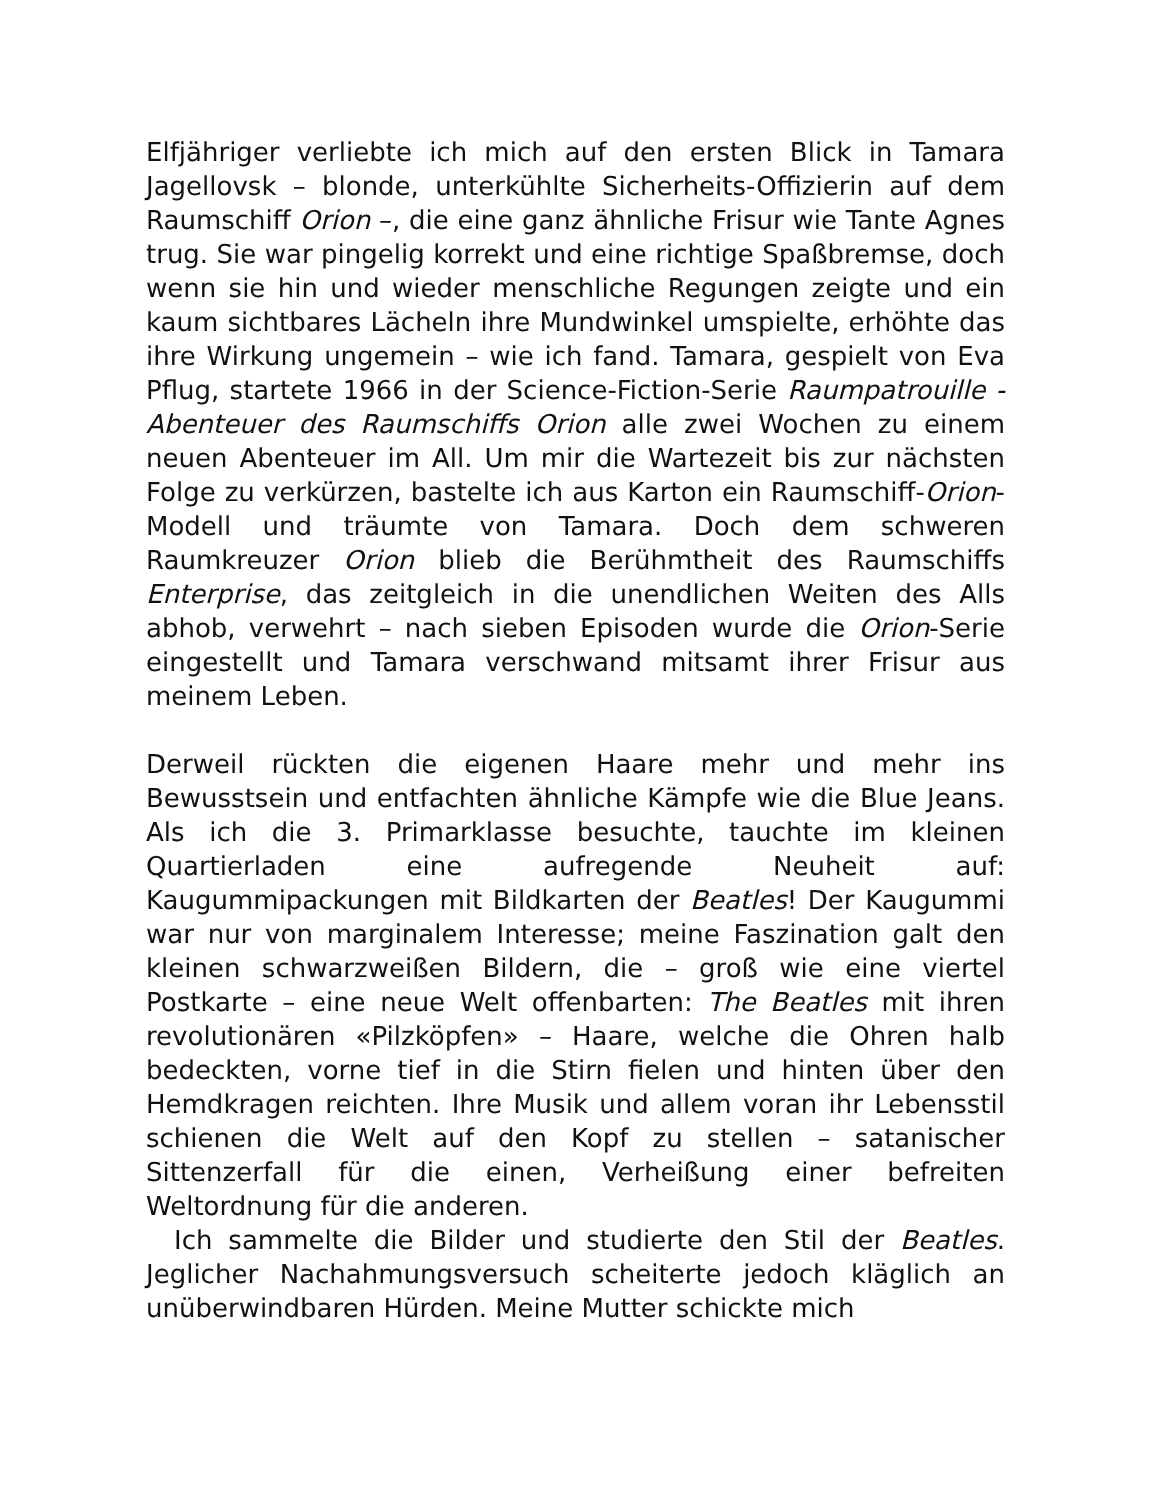Elfjähriger verliebte ich mich auf den ersten Blick in Tamara Jagellovsk – blonde, unterkühlte Sicherheits-Offizierin auf dem Raumschiff Orion –, die eine ganz ähnliche Frisur wie Tante Agnes trug. Sie war pingelig korrekt und eine richtige Spaßbremse, doch wenn sie hin und wieder menschliche Regungen zeigte und ein kaum sichtbares Lächeln ihre Mundwinkel umspielte, erhöhte das ihre Wirkung ungemein – wie ich fand. Tamara, gespielt von Eva Pflug, startete 1966 in der Science-Fiction-Serie Raumpatrouille - Abenteuer des Raumschiffs Orion alle zwei Wochen zu einem neuen Abenteuer im All. Um mir die Wartezeit bis zur nächsten Folge zu verkürzen, bastelte ich aus Karton ein Raumschiff-Orion-Modell und träumte von Tamara. Doch dem schweren Raumkreuzer Orion blieb die Berühmtheit des Raumschiffs Enterprise, das zeitgleich in die unendlichen Weiten des Alls abhob, verwehrt – nach sieben Episoden wurde die Orion-Serie eingestellt und Tamara verschwand mitsamt ihrer Frisur aus meinem Leben.
Derweil rückten die eigenen Haare mehr und mehr ins Bewusstsein und entfachten ähnliche Kämpfe wie die Blue Jeans. Als ich die 3. Primarklasse besuchte, tauchte im kleinen Quartierladen eine aufregende Neuheit auf: Kaugummipackungen mit Bildkarten der Beatles! Der Kaugummi war nur von marginalem Interesse; meine Faszination galt den kleinen schwarzweißen Bildern, die – groß wie eine viertel Postkarte – eine neue Welt offenbarten: The Beatles mit ihren revolutionären «Pilzköpfen» – Haare, welche die Ohren halb bedeckten, vorne tief in die Stirn fielen und hinten über den Hemdkragen reichten. Ihre Musik und allem voran ihr Lebensstil schienen die Welt auf den Kopf zu stellen – satanischer Sittenzerfall für die einen, Verheißung einer befreiten Weltordnung für die anderen.
Ich sammelte die Bilder und studierte den Stil der Beatles. Jeglicher Nachahmungsversuch scheiterte jedoch kläglich an unüberwindbaren Hürden. Meine Mutter schickte mich